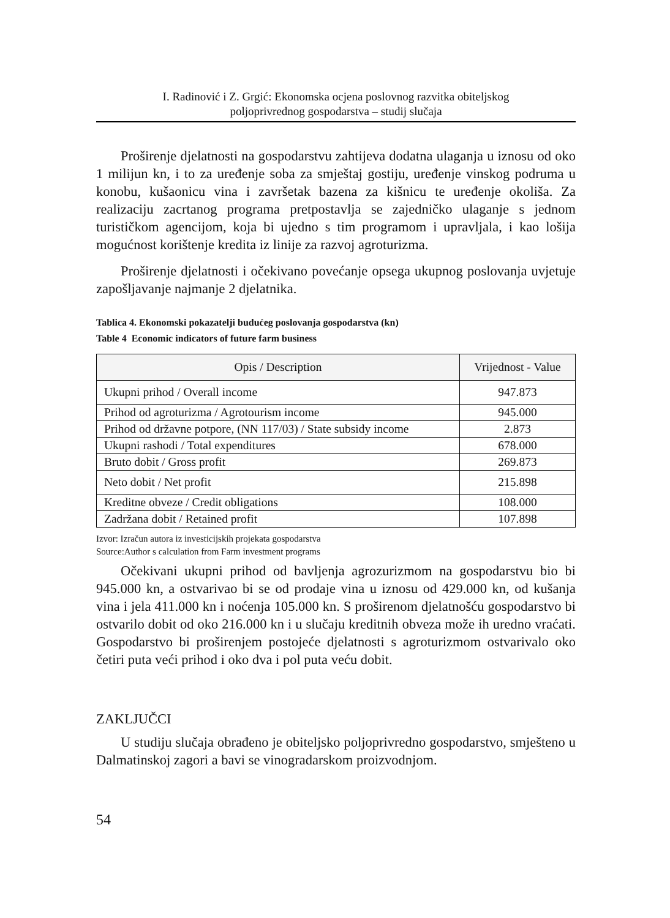I. Radinović i Z. Grgić: Ekonomska ocjena poslovnog razvitka obiteljskog
poljoprivrednog gospodarstva – studij slučaja
Proširenje djelatnosti na gospodarstvu zahtijeva dodatna ulaganja u iznosu od oko 1 milijun kn, i to za uređenje soba za smještaj gostiju, uređenje vinskog podruma u konobu, kušaonicu vina i završetak bazena za kišnicu te uređenje okoliša. Za realizaciju zacrtanog programa pretpostavlja se zajedničko ulaganje s jednom turističkom agencijom, koja bi ujedno s tim programom i upravljala, i kao lošija mogućnost korištenje kredita iz linije za razvoj agroturizma.
Proširenje djelatnosti i očekivano povećanje opsega ukupnog poslovanja uvjetuje zapošljavanje najmanje 2 djelatnika.
Tablica 4. Ekonomski pokazatelji budućeg poslovanja gospodarstva (kn)
Table 4 Economic indicators of future farm business
| Opis / Description | Vrijednost - Value |
| --- | --- |
| Ukupni prihod / Overall income | 947.873 |
| Prihod od agroturizma / Agrotourism income | 945.000 |
| Prihod od državne potpore, (NN 117/03) / State subsidy income | 2.873 |
| Ukupni rashodi / Total expenditures | 678.000 |
| Bruto dobit / Gross profit | 269.873 |
| Neto dobit / Net profit | 215.898 |
| Kreditne obveze / Credit obligations | 108.000 |
| Zadržana dobit / Retained profit | 107.898 |
Izvor: Izračun autora iz investicijskih projekata gospodarstva
Source:Author s calculation from Farm investment programs
Očekivani ukupni prihod od bavljenja agrozurizmom na gospodarstvu bio bi 945.000 kn, a ostvarivao bi se od prodaje vina u iznosu od 429.000 kn, od kušanja vina i jela 411.000 kn i noćenja 105.000 kn. S proširenom djelatnošću gospodarstvo bi ostvarilo dobit od oko 216.000 kn i u slučaju kreditnih obveza može ih uredno vraćati. Gospodarstvo bi proširenjem postojeće djelatnosti s agroturizmom ostvarivalo oko četiri puta veći prihod i oko dva i pol puta veću dobit.
ZAKLJUČCI
U studiju slučaja obrađeno je obiteljsko poljoprivredno gospodarstvo, smješteno u Dalmatinskoj zagori a bavi se vinogradarskom proizvodnjom.
54